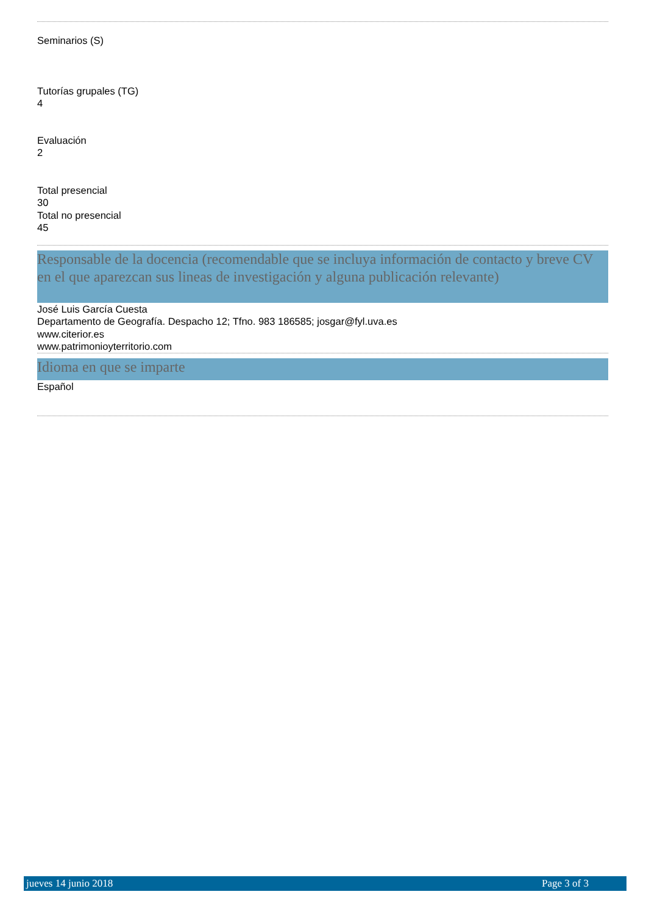Seminarios (S)
Tutorías grupales (TG)
4
Evaluación
2
Total presencial
30
Total no presencial
45
Responsable de la docencia (recomendable que se incluya información de contacto y breve CV en el que aparezcan sus lineas de investigación y alguna publicación relevante)
José Luis García Cuesta
Departamento de Geografía. Despacho 12; Tfno. 983 186585; josgar@fyl.uva.es
www.citerior.es
www.patrimonioyterritorio.com
Idioma en que se imparte
Español
jueves 14 junio 2018 Page 3 of 3